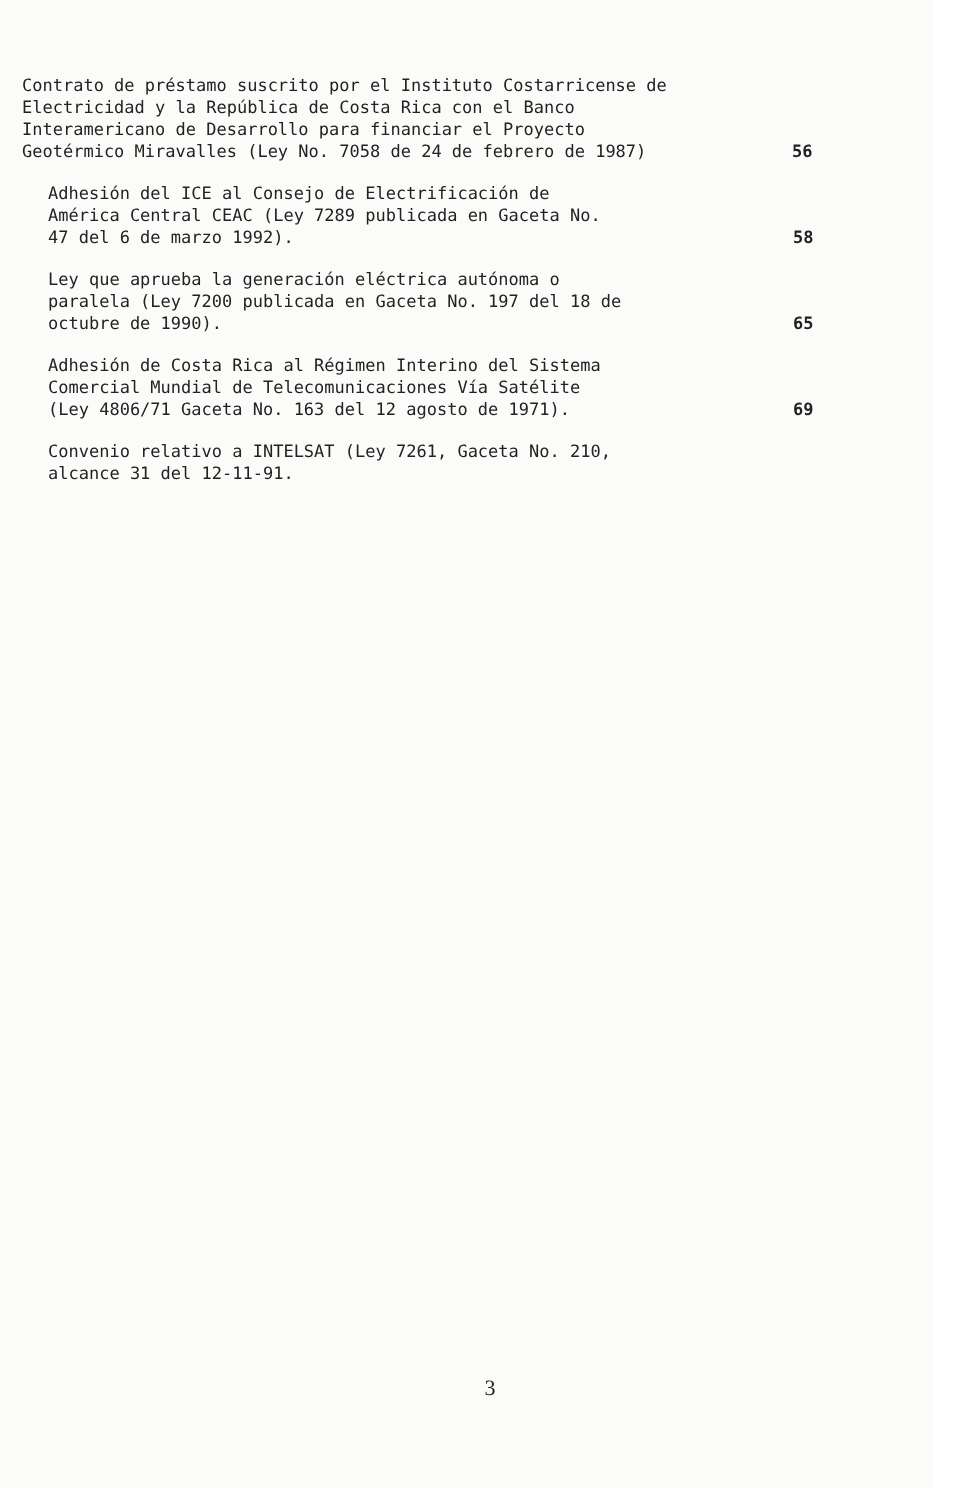Contrato de préstamo suscrito por el Instituto Costarricense de Electricidad y la República de Costa Rica con el Banco Interamericano de Desarrollo para financiar el Proyecto Geotérmico Miravalles (Ley No. 7058 de 24 de febrero de 1987)
56
Adhesión del ICE al Consejo de Electrificación de América Central CEAC (Ley 7289 publicada en Gaceta No. 47 del 6 de marzo 1992).
58
Ley que aprueba la generación eléctrica autónoma o paralela (Ley 7200 publicada en Gaceta No. 197 del 18 de octubre de 1990).
65
Adhesión de Costa Rica al Régimen Interino del Sistema Comercial Mundial de Telecomunicaciones Vía Satélite (Ley 4806/71 Gaceta No. 163 del 12 agosto de 1971).
69
Convenio relativo a INTELSAT (Ley 7261, Gaceta No. 210, alcance 31 del 12-11-91.
3